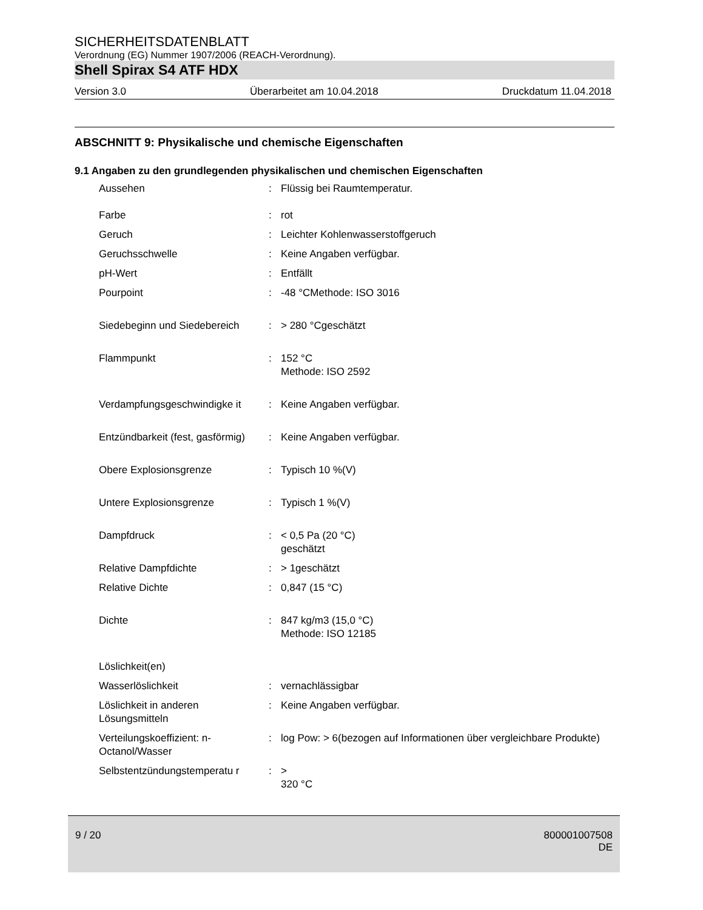SICHERHEITSDATENBLATT
Verordnung (EG) Nummer 1907/2006 (REACH-Verordnung).
Shell Spirax S4 ATF HDX
Version 3.0 Überarbeitet am 10.04.2018 Druckdatum 11.04.2018
ABSCHNITT 9: Physikalische und chemische Eigenschaften
9.1 Angaben zu den grundlegenden physikalischen und chemischen Eigenschaften
| Aussehen | : | Flüssig bei Raumtemperatur. |
| Farbe | : | rot |
| Geruch | : | Leichter Kohlenwasserstoffgeruch |
| Geruchsschwelle | : | Keine Angaben verfügbar. |
| pH-Wert | : | Entfällt |
| Pourpoint | : | -48 °CMethode: ISO 3016 |
| Siedebeginn und Siedebereich | : | > 280 °Cgeschätzt |
| Flammpunkt | : | 152 °C Methode: ISO 2592 |
| Verdampfungsgeschwindigke it | : | Keine Angaben verfügbar. |
| Entzündbarkeit (fest, gasförmig) | : | Keine Angaben verfügbar. |
| Obere Explosionsgrenze | : | Typisch 10 %(V) |
| Untere Explosionsgrenze | : | Typisch 1 %(V) |
| Dampfdruck | : | < 0,5 Pa (20 °C) geschätzt |
| Relative Dampfdichte | : | > 1geschätzt |
| Relative Dichte | : | 0,847 (15 °C) |
| Dichte | : | 847 kg/m3 (15,0 °C) Methode: ISO 12185 |
| Löslichkeit(en) | | |
| Wasserlöslichkeit | : | vernachlässigbar |
| Löslichkeit in anderen Lösungsmitteln | : | Keine Angaben verfügbar. |
| Verteilungskoeffizient: n-Octanol/Wasser | : | log Pow: > 6(bezogen auf Informationen über vergleichbare Produkte) |
| Selbstentzündungstemperatu r | : | > 320 °C |
9 / 20 800001007508
DE